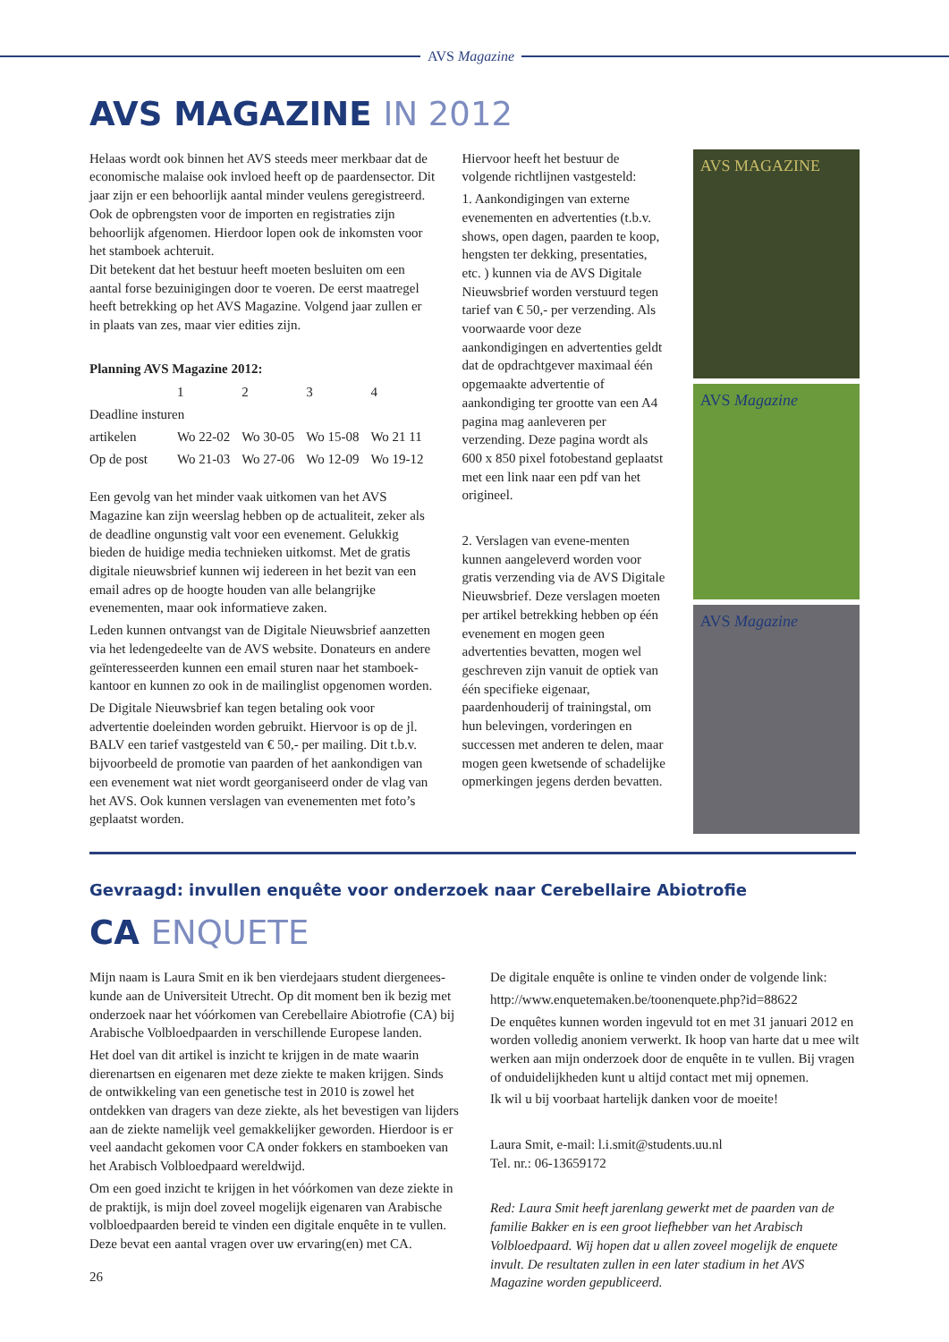AVS Magazine
AVS MAGAZINE IN 2012
Helaas wordt ook binnen het AVS steeds meer merkbaar dat de economische malaise ook invloed heeft op de paardensector. Dit jaar zijn er een behoorlijk aantal minder veulens geregistreerd. Ook de opbrengsten voor de importen en registraties zijn behoorlijk afgenomen. Hierdoor lopen ook de inkomsten voor het stamboek achteruit.
Dit betekent dat het bestuur heeft moeten besluiten om een aantal forse bezuinigingen door te voeren. De eerst maatregel heeft betrekking op het AVS Magazine. Volgend jaar zullen er in plaats van zes, maar vier edities zijn.
Planning AVS Magazine 2012:
| | 1 | 2 | 3 | 4 |
| --- | --- | --- | --- | --- |
| Deadline insturen | | | | |
| artikelen | Wo 22-02 | Wo 30-05 | Wo 15-08 | Wo 21 11 |
| Op de post | Wo 21-03 | Wo 27-06 | Wo 12-09 | Wo 19-12 |
Een gevolg van het minder vaak uitkomen van het AVS Magazine kan zijn weerslag hebben op de actualiteit, zeker als de deadline ongunstig valt voor een evenement. Gelukkig bieden de huidige media technieken uitkomst. Met de gratis digitale nieuwsbrief kunnen wij iedereen in het bezit van een email adres op de hoogte houden van alle belangrijke evenementen, maar ook informatieve zaken.
Leden kunnen ontvangst van de Digitale Nieuwsbrief aanzetten via het ledengedeelte van de AVS website. Donateurs en andere geïnteresseerden kunnen een email sturen naar het stamboek-kantoor en kunnen zo ook in de mailinglist opgenomen worden.
De Digitale Nieuwsbrief kan tegen betaling ook voor advertentie doeleinden worden gebruikt. Hiervoor is op de jl. BALV een tarief vastgesteld van € 50,- per mailing. Dit t.b.v. bijvoorbeeld de promotie van paarden of het aankondigen van een evenement wat niet wordt georganiseerd onder de vlag van het AVS. Ook kunnen verslagen van evenementen met foto’s geplaatst worden.
Hiervoor heeft het bestuur de volgende richtlijnen vastgesteld:
1. Aankondigingen van externe evenementen en advertenties (t.b.v. shows, open dagen, paarden te koop, hengsten ter dekking, presentaties, etc. ) kunnen via de AVS Digitale Nieuwsbrief worden verstuurd tegen tarief van € 50,- per verzending. Als voorwaarde voor deze aankondigingen en advertenties geldt dat de opdrachtgever maximaal één opgemaakte advertentie of aankondiging ter grootte van een A4 pagina mag aanleveren per verzending. Deze pagina wordt als 600 x 850 pixel fotobestand geplaatst met een link naar een pdf van het origineel.
2. Verslagen van evene-menten kunnen aangeleverd worden voor gratis verzending via de AVS Digitale Nieuwsbrief. Deze verslagen moeten per artikel betrekking hebben op één evenement en mogen geen advertenties bevatten, mogen wel geschreven zijn vanuit de optiek van één specifieke eigenaar, paardenhouderij of trainingstal, om hun belevingen, vorderingen en successen met anderen te delen, maar mogen geen kwetsende of schadelijke opmerkingen jegens derden bevatten.
AVS MAGAZINE
AVS Magazine
AVS Magazine
Gevraagd: invullen enquête voor onderzoek naar Cerebellaire Abiotrofie
CA ENQUETE
Mijn naam is Laura Smit en ik ben vierdejaars student diergenees-kunde aan de Universiteit Utrecht. Op dit moment ben ik bezig met onderzoek naar het vóórkomen van Cerebellaire Abiotrofie (CA) bij Arabische Volbloedpaarden in verschillende Europese landen.
Het doel van dit artikel is inzicht te krijgen in de mate waarin dierenartsen en eigenaren met deze ziekte te maken krijgen. Sinds de ontwikkeling van een genetische test in 2010 is zowel het ontdekken van dragers van deze ziekte, als het bevestigen van lijders aan de ziekte namelijk veel gemakkelijker geworden. Hierdoor is er veel aandacht gekomen voor CA onder fokkers en stamboeken van het Arabisch Volbloedpaard wereldwijd.
Om een goed inzicht te krijgen in het vóórkomen van deze ziekte in de praktijk, is mijn doel zoveel mogelijk eigenaren van Arabische volbloedpaarden bereid te vinden een digitale enquête in te vullen. Deze bevat een aantal vragen over uw ervaring(en) met CA.
26
De digitale enquête is online te vinden onder de volgende link:
http://www.enquetemaken.be/toonenquete.php?id=88622
De enquêtes kunnen worden ingevuld tot en met 31 januari 2012 en worden volledig anoniem verwerkt. Ik hoop van harte dat u mee wilt werken aan mijn onderzoek door de enquête in te vullen. Bij vragen of onduidelijkheden kunt u altijd contact met mij opnemen.
Ik wil u bij voorbaat hartelijk danken voor de moeite!
Laura Smit, e-mail: l.i.smit@students.uu.nl
Tel. nr.: 06-13659172
Red: Laura Smit heeft jarenlang gewerkt met de paarden van de familie Bakker en is een groot liefhebber van het Arabisch Volbloedpaard. Wij hopen dat u allen zoveel mogelijk de enquete invult. De resultaten zullen in een later stadium in het AVS Magazine worden gepubliceerd.